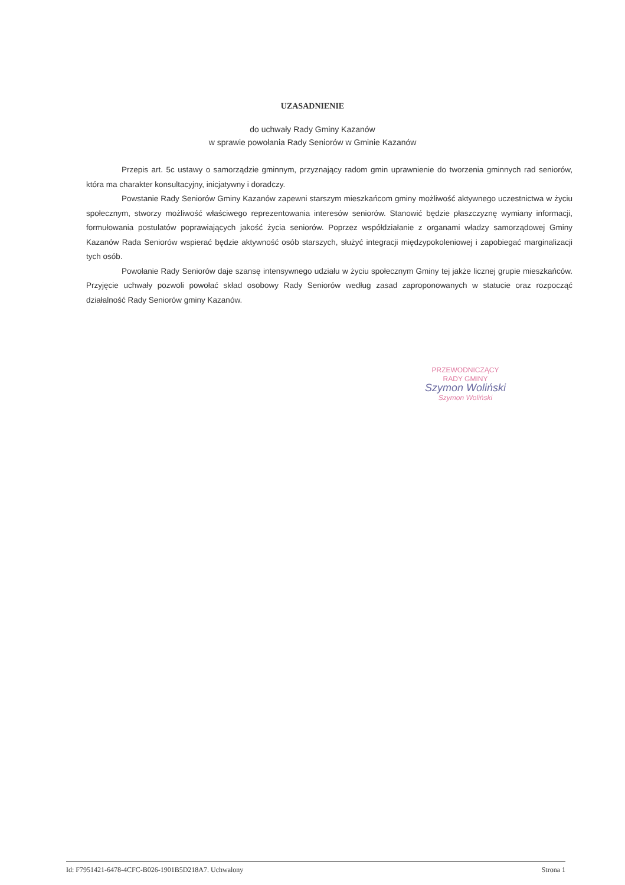UZASADNIENIE
do uchwały Rady Gminy Kazanów
w sprawie powołania Rady Seniorów w Gminie Kazanów
Przepis art. 5c ustawy o samorządzie gminnym, przyznający radom gmin uprawnienie do tworzenia gminnych rad seniorów, która ma charakter konsultacyjny, inicjatywny i doradczy.
Powstanie Rady Seniorów Gminy Kazanów zapewni starszym mieszkańcom gminy możliwość aktywnego uczestnictwa w życiu społecznym, stworzy możliwość właściwego reprezentowania interesów seniorów. Stanowić będzie płaszczyznę wymiany informacji, formułowania postulatów poprawiających jakość życia seniorów. Poprzez współdziałanie z organami władzy samorządowej Gminy Kazanów Rada Seniorów wspierać będzie aktywność osób starszych, służyć integracji międzypokoleniowej i zapobiegać marginalizacji tych osób.
Powołanie Rady Seniorów daje szansę intensywnego udziału w życiu społecznym Gminy tej jakże licznej grupie mieszkańców. Przyjęcie uchwały pozwoli powołać skład osobowy Rady Seniorów według zasad zaproponowanych w statucie oraz rozpocząć działalność Rady Seniorów gminy Kazanów.
PRZEWODNICZĄCY
RADY GMINY
Szymon Woliński
Szymon Woliński
Id: F7951421-6478-4CFC-B026-1901B5D218A7. Uchwalony Strona 1